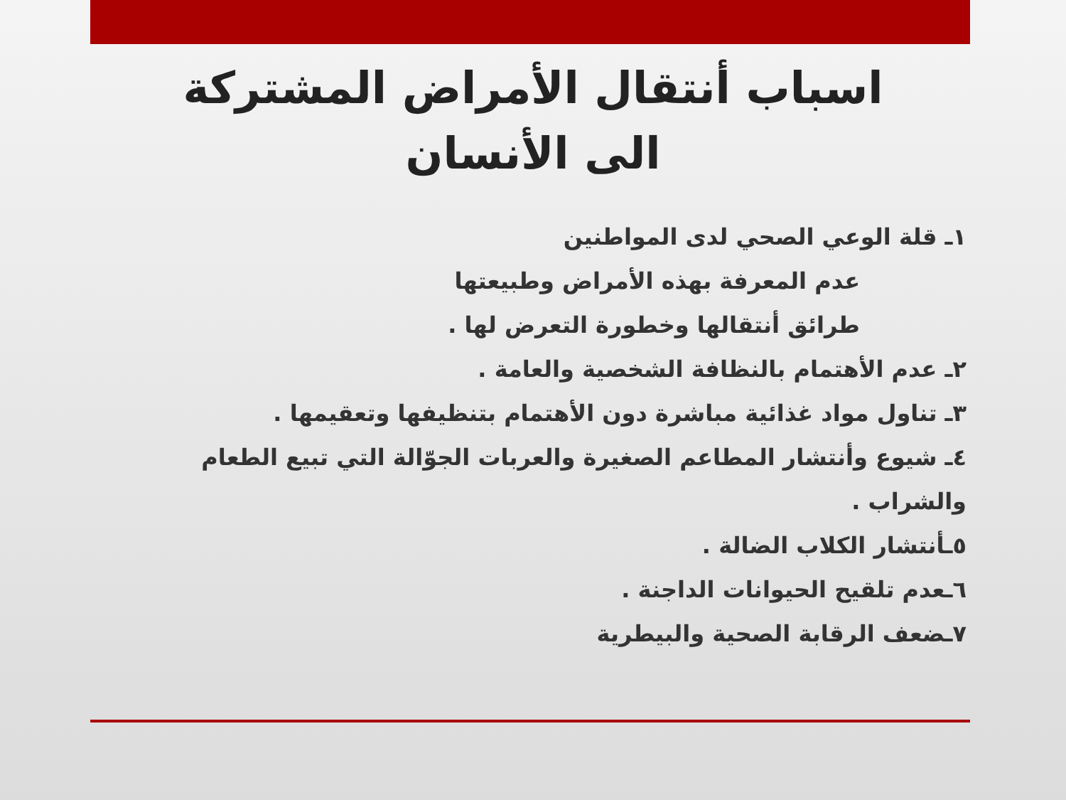اسباب أنتقال الأمراض المشتركة
الى الأنسان
١ـ قلة الوعي الصحي لدى المواطنين
عدم المعرفة بهذه الأمراض وطبيعتها
طرائق أنتقالها وخطورة التعرض لها .
٢ـ عدم الأهتمام بالنظافة الشخصية والعامة .
٣ـ تناول مواد غذائية مباشرة دون الأهتمام بتنظيفها وتعقيمها .
٤ـ شيوع وأنتشار المطاعم الصغيرة والعربات الجوّالة التي تبيع الطعام والشراب .
٥ـأنتشار الكلاب الضالة .
٦ـعدم تلقيح الحيوانات الداجنة .
٧ـضعف الرقابة الصحية والبيطرية